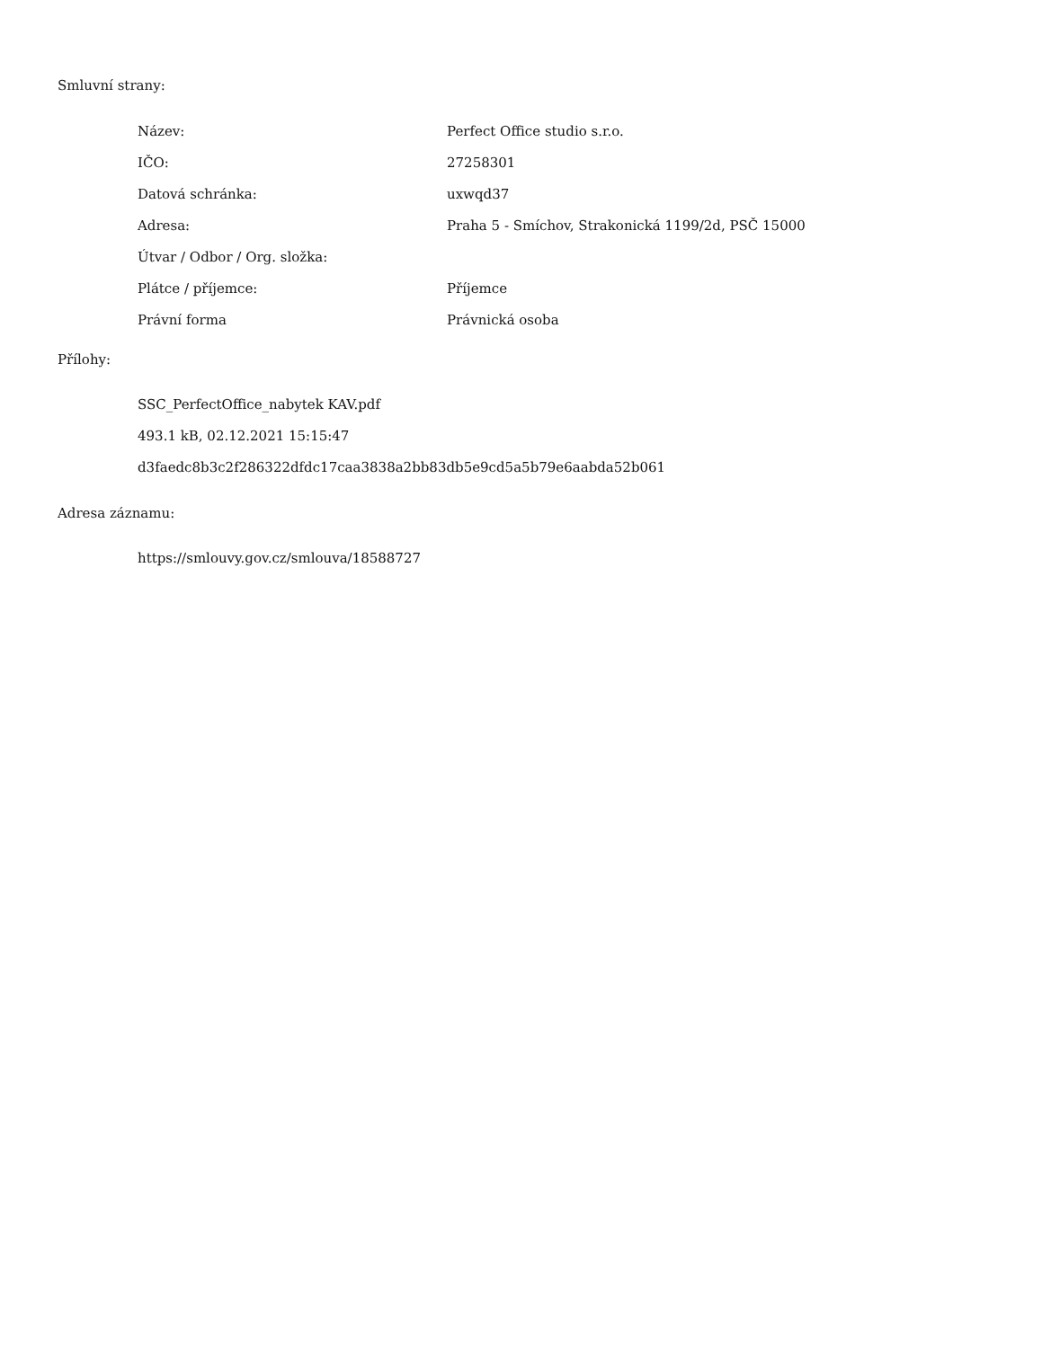Smluvní strany:
| Název: | Perfect Office studio s.r.o. |
| IČO: | 27258301 |
| Datová schránka: | uxwqd37 |
| Adresa: | Praha 5 - Smíchov, Strakonická 1199/2d, PSČ 15000 |
| Útvar / Odbor / Org. složka: | |
| Plátce / příjemce: | Příjemce |
| Právní forma | Právnická osoba |
Přílohy:
SSC_PerfectOffice_nabytek KAV.pdf
493.1 kB, 02.12.2021 15:15:47
d3faedc8b3c2f286322dfdc17caa3838a2bb83db5e9cd5a5b79e6aabda52b061
Adresa záznamu:
https://smlouvy.gov.cz/smlouva/18588727